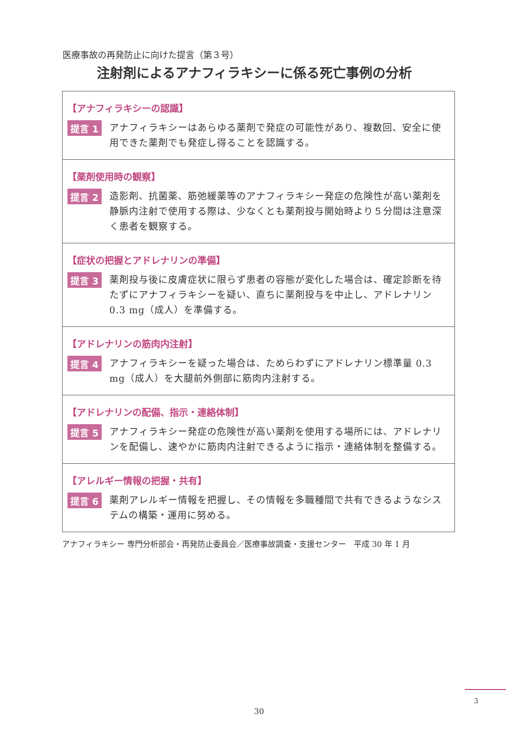医療事故の再発防止に向けた提言（第３号）
注射剤によるアナフィラキシーに係る死亡事例の分析
【アナフィラキシーの認識】
提言 1
アナフィラキシーはあらゆる薬剤で発症の可能性があり、複数回、安全に使用できた薬剤でも発症し得ることを認識する。
【薬剤使用時の観察】
提言 2
造影剤、抗菌薬、筋弛緩薬等のアナフィラキシー発症の危険性が高い薬剤を静脈内注射で使用する際は、少なくとも薬剤投与開始時より５分間は注意深く患者を観察する。
【症状の把握とアドレナリンの準備】
提言 3
薬剤投与後に皮膚症状に限らず患者の容態が変化した場合は、確定診断を待たずにアナフィラキシーを疑い、直ちに薬剤投与を中止し、アドレナリン 0.3 mg（成人）を準備する。
【アドレナリンの筋肉内注射】
提言 4
アナフィラキシーを疑った場合は、ためらわずにアドレナリン標準量 0.3 mg（成人）を大腿前外側部に筋肉内注射する。
【アドレナリンの配備、指示・連絡体制】
提言 5
アナフィラキシー発症の危険性が高い薬剤を使用する場所には、アドレナリンを配備し、速やかに筋肉内注射できるように指示・連絡体制を整備する。
【アレルギー情報の把握・共有】
提言 6
薬剤アレルギー情報を把握し、その情報を多職種間で共有できるようなシステムの構築・運用に努める。
アナフィラキシー 専門分析部会・再発防止委員会／医療事故調査・支援センター　平成 30 年 1 月
3
30